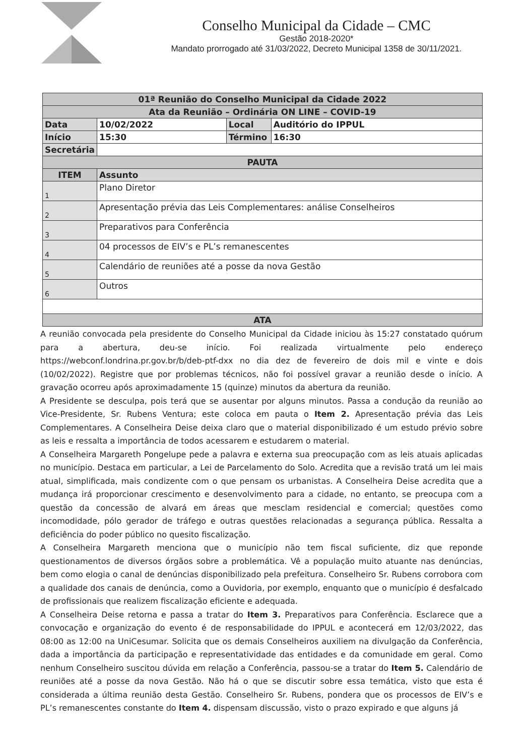Conselho Municipal da Cidade – CMC
Gestão 2018-2020*
Mandato prorrogado até 31/03/2022, Decreto Municipal 1358 de 30/11/2021.
| 01ª Reunião do Conselho Municipal da Cidade 2022 | | | |
| Ata da Reunião – Ordinária ON LINE – COVID-19 | | | |
| Data | 10/02/2022 | Local | Auditório do IPPUL |
| Início | 15:30 | Término | 16:30 |
| Secretária | | | |
| PAUTA | | | |
| ITEM | Assunto | | |
| 1 | Plano Diretor | | |
| 2 | Apresentação prévia das Leis Complementares: análise Conselheiros | | |
| 3 | Preparativos para Conferência | | |
| 4 | 04 processos de EIV’s e PL’s remanescentes | | |
| 5 | Calendário de reuniões até a posse da nova Gestão | | |
| 6 | Outros | | |
| ATA | | | |
A reunião convocada pela presidente do Conselho Municipal da Cidade iniciou às 15:27 constatado quórum para a abertura, deu-se início. Foi realizada virtualmente pelo endereço https://webconf.londrina.pr.gov.br/b/deb-ptf-dxx no dia dez de fevereiro de dois mil e vinte e dois (10/02/2022). Registre que por problemas técnicos, não foi possível gravar a reunião desde o início. A gravação ocorreu após aproximadamente 15 (quinze) minutos da abertura da reunião.
A Presidente se desculpa, pois terá que se ausentar por alguns minutos. Passa a condução da reunião ao Vice-Presidente, Sr. Rubens Ventura; este coloca em pauta o Item 2. Apresentação prévia das Leis Complementares. A Conselheira Deise deixa claro que o material disponibilizado é um estudo prévio sobre as leis e ressalta a importância de todos acessarem e estudarem o material.
A Conselheira Margareth Pongelupe pede a palavra e externa sua preocupação com as leis atuais aplicadas no município. Destaca em particular, a Lei de Parcelamento do Solo. Acredita que a revisão tratá um lei mais atual, simplificada, mais condizente com o que pensam os urbanistas. A Conselheira Deise acredita que a mudança irá proporcionar crescimento e desenvolvimento para a cidade, no entanto, se preocupa com a questão da concessão de alvará em áreas que mesclam residencial e comercial; questões como incomodidade, pólo gerador de tráfego e outras questões relacionadas a segurança pública. Ressalta a deficiência do poder público no quesito fiscalização.
A Conselheira Margareth menciona que o município não tem fiscal suficiente, diz que reponde questionamentos de diversos órgãos sobre a problemática. Vê a população muito atuante nas denúncias, bem como elogia o canal de denúncias disponibilizado pela prefeitura. Conselheiro Sr. Rubens corrobora com a qualidade dos canais de denúncia, como a Ouvidoria, por exemplo, enquanto que o município é desfalcado de profissionais que realizem fiscalização eficiente e adequada.
A Conselheira Deise retorna e passa a tratar do Item 3. Preparativos para Conferência. Esclarece que a convocação e organização do evento é de responsabilidade do IPPUL e acontecerá em 12/03/2022, das 08:00 as 12:00 na UniCesumar. Solicita que os demais Conselheiros auxiliem na divulgação da Conferência, dada a importância da participação e representatividade das entidades e da comunidade em geral. Como nenhum Conselheiro suscitou dúvida em relação a Conferência, passou-se a tratar do Item 5. Calendário de reuniões até a posse da nova Gestão. Não há o que se discutir sobre essa temática, visto que esta é considerada a última reunião desta Gestão. Conselheiro Sr. Rubens, pondera que os processos de EIV’s e PL’s remanescentes constante do Item 4. dispensam discussão, visto o prazo expirado e que alguns já